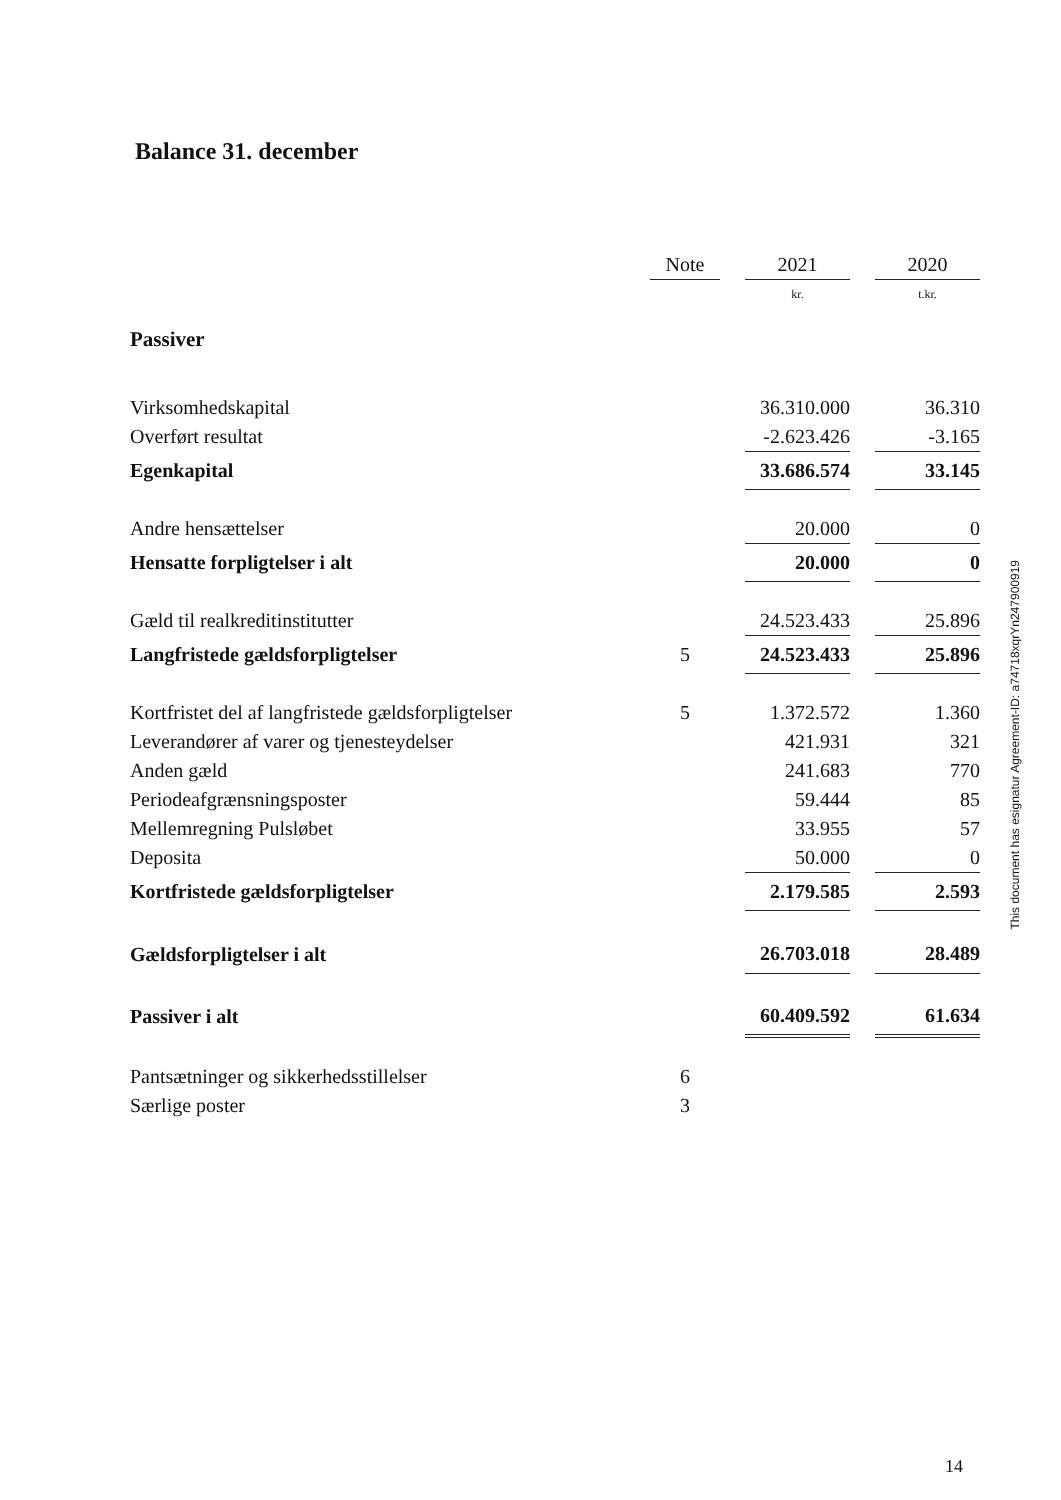Balance 31. december
| | Note | | 2021 | | 2020 |
| | | | kr. | | t.kr. |
| Passiver | | | | | |
| Virksomhedskapital | | | 36.310.000 | | 36.310 |
| Overført resultat | | | -2.623.426 | | -3.165 |
| Egenkapital | | | 33.686.574 | | 33.145 |
| Andre hensættelser | | | 20.000 | | 0 |
| Hensatte forpligtelser i alt | | | 20.000 | | 0 |
| Gæld til realkreditinstitutter | | | 24.523.433 | | 25.896 |
| Langfristede gældsforpligtelser | 5 | | 24.523.433 | | 25.896 |
| Kortfristet del af langfristede gældsforpligtelser | 5 | | 1.372.572 | | 1.360 |
| Leverandører af varer og tjenesteydelser | | | 421.931 | | 321 |
| Anden gæld | | | 241.683 | | 770 |
| Periodeafgrænsningsposter | | | 59.444 | | 85 |
| Mellemregning Pulsløbet | | | 33.955 | | 57 |
| Deposita | | | 50.000 | | 0 |
| Kortfristede gældsforpligtelser | | | 2.179.585 | | 2.593 |
| Gældsforpligtelser i alt | | | 26.703.018 | | 28.489 |
| Passiver i alt | | | 60.409.592 | | 61.634 |
| Pantsætninger og sikkerhedsstillelser | 6 | | | | |
| Særlige poster | 3 | | | | |
This document has esignatur Agreement-ID: a74718xqrYn247900919
14